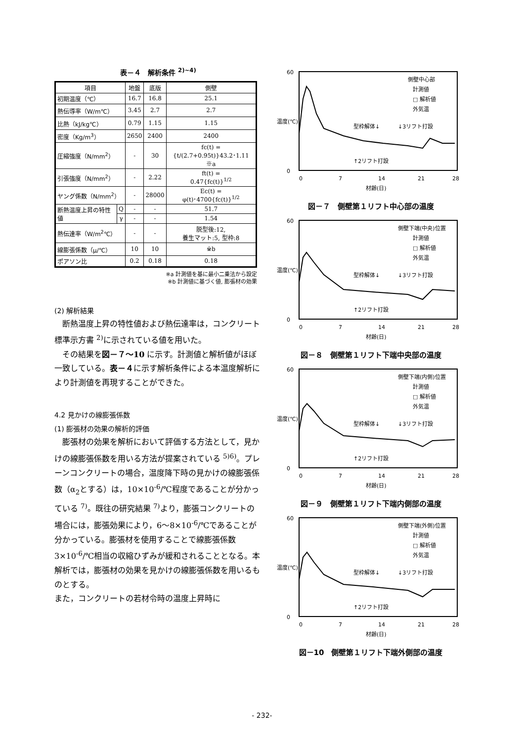表－４　解析条件 <sup>2)~4)</sup>
| 項目 | | 地盤 | 底版 | 側壁 |
| --- | --- | --- | --- | --- |
| 初期温度（℃） | | 16.7 | 16.8 | 25.1 |
| 熱伝導率（W/m℃） | | 3.45 | 2.7 | 2.7 |
| 比熱（kJ/kg℃） | | 0.79 | 1.15 | 1.15 |
| 密度（Kg/m<sup>3</sup>） | | 2650 | 2400 | 2400 |
| 圧縮強度（N/mm<sup>2</sup>） | | - | 30 | fc(t) = {t/(2.7+0.95t)}43.2･1.11 ※a |
| 引張強度（N/mm<sup>2</sup>） | | - | 2.22 | ft(t) = 0.47{fc(t)}<sup>1/2</sup> |
| ヤング係数（N/mm<sup>2</sup>） | | - | 28000 | Ec(t) = φ(t)･4700{fc(t)}<sup>1/2</sup> |
| 断熱温度上昇の特性値 | Q | - | - | 51.7 |
| | γ | - | - | 1.54 |
| 熱伝達率（W/m<sup>2</sup>℃） | | - | - | 脱型後:12, 養生マット:5, 型枠:8 |
| 線膨張係数（μ/℃） | | 10 | 10 | ※b |
| ポアソン比 | | 0.2 | 0.18 | 0.18 |
※a 計測値を基に最小二乗法から設定
※b 計測値に基づく値, 膨張材の効果
(2) 解析結果
　断熱温度上昇の特性値および熱伝達率は，コンクリート標準示方書 <sup>2)</sup>に示されている値を用いた。
　その結果を図－７～10 に示す。計測値と解析値がほぼ一致している。表－４に示す解析条件による本温度解析により計測値を再現することができた。
4.2 見かけの線膨張係数
(1) 膨張材の効果の解析的評価
　膨張材の効果を解析において評価する方法として，見かけの線膨張係数を用いる方法が提案されている <sup>5)6)</sup>。プレーンコンクリートの場合，温度降下時の見かけの線膨張係数（α<sub>2</sub>とする）は，10×10<sup>-6</sup>/℃程度であることが分かっている <sup>7)</sup>。既往の研究結果 <sup>7)</sup>より，膨張コンクリートの場合には，膨張効果により，6～8×10<sup>-6</sup>/℃であることが分かっている。膨張材を使用することで線膨張係数 3×10<sup>-6</sup>/℃相当の収縮ひずみが緩和されることとなる。本解析では，膨張材の効果を見かけの線膨張係数を用いるものとする。
また，コンクリートの若材令時の温度上昇時に
60
0
温度(℃)
0
7
14
21
28
材齢(日)
側壁中心部
計測値
□ 解析値
外気温
型枠解体↓
↓3リフト打設
↑2リフト打設
図－７　側壁第１リフト中心部の温度
60
0
温度(℃)
0
7
14
21
28
材齢(日)
側壁下端(中央)位置
計測値
□ 解析値
外気温
型枠解体↓
↓3リフト打設
↑2リフト打設
図－８　側壁第１リフト下端中央部の温度
60
0
温度(℃)
0
7
14
21
28
材齢(日)
側壁下端(内側)位置
計測値
□ 解析値
外気温
型枠解体↓
↓3リフト打設
↑2リフト打設
図－９　側壁第１リフト下端内側部の温度
60
0
温度(℃)
0
7
14
21
28
材齢(日)
側壁下端(外側)位置
計測値
□ 解析値
外気温
型枠解体↓
↓3リフト打設
↑2リフト打設
図－10　側壁第１リフト下端外側部の温度
- 232-